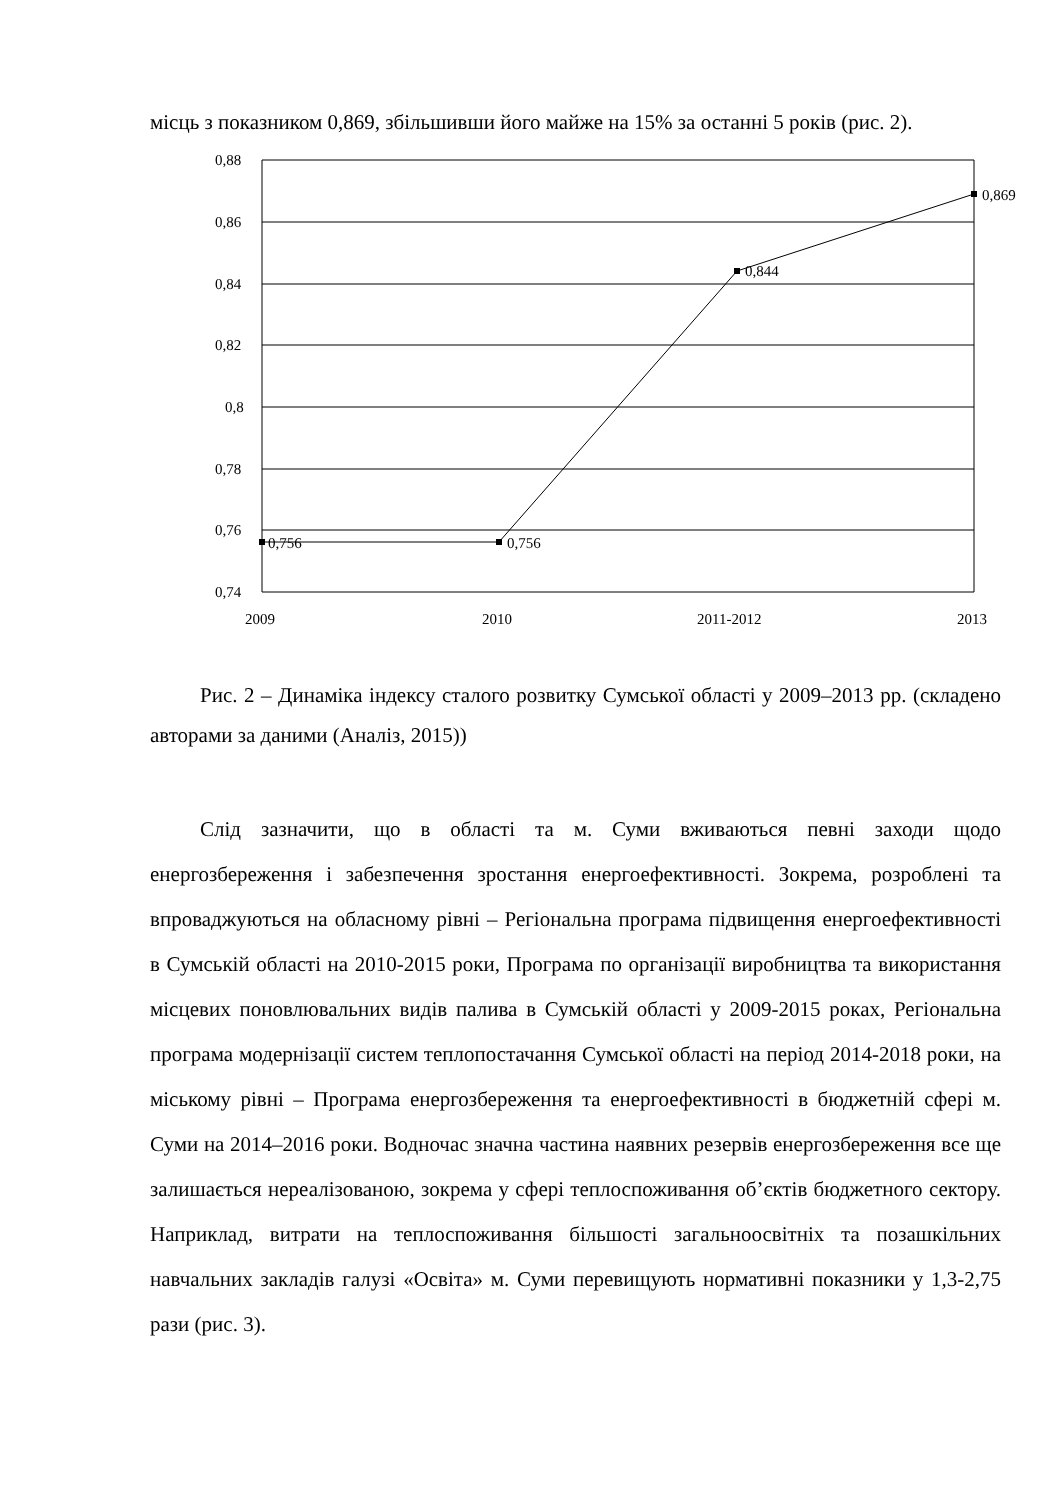місць з показником 0,869, збільшивши його майже на 15% за останні 5 років (рис. 2).
0,88
0,86
0,84
0,82
0,8
0,78
0,76
0,74
0,756
0,756
0,844
0,869
2009
2010
2011-2012
2013
Рис. 2 – Динаміка індексу сталого розвитку Сумської області у 2009–2013 рр. (складено авторами за даними (Аналіз, 2015))
Слід зазначити, що в області та м. Суми вживаються певні заходи щодо енергозбереження і забезпечення зростання енергоефективності. Зокрема, розроблені та впроваджуються на обласному рівні – Регіональна програма підвищення енергоефективності в Сумській області на 2010-2015 роки, Програма по організації виробництва та використання місцевих поновлювальних видів палива в Сумській області у 2009-2015 роках, Регіональна програма модернізації систем теплопостачання Сумської області на період 2014-2018 роки, на міському рівні – Програма енергозбереження та енергоефективності в бюджетній сфері м. Суми на 2014–2016 роки. Водночас значна частина наявних резервів енергозбереження все ще залишається нереалізованою, зокрема у сфері теплоспоживання об’єктів бюджетного сектору. Наприклад, витрати на теплоспоживання більшості загальноосвітніх та позашкільних навчальних закладів галузі «Освіта» м. Суми перевищують нормативні показники у 1,3-2,75 рази (рис. 3).